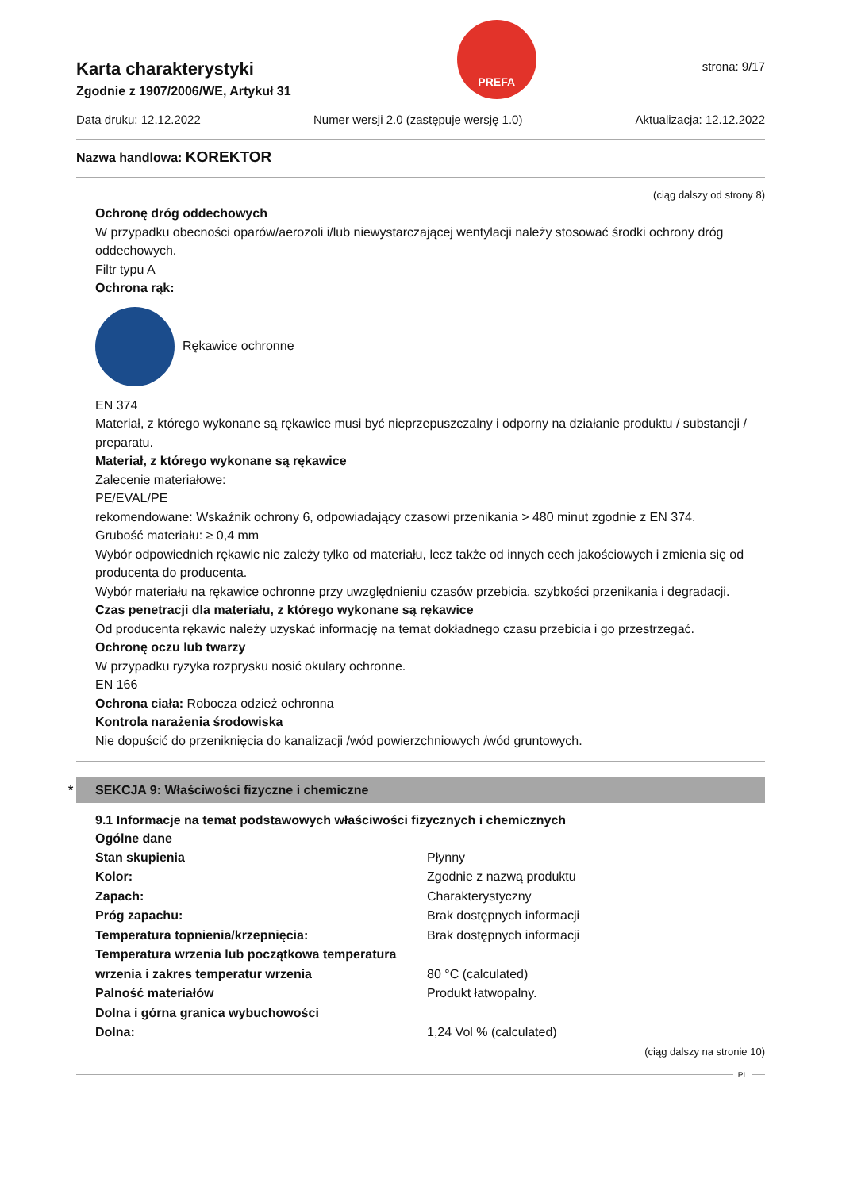Karta charakterystyki
Zgodnie z 1907/2006/WE, Artykuł 31
PREFA
strona: 9/17
Data druku: 12.12.2022 Numer wersji 2.0 (zastępuje wersję 1.0) Aktualizacja: 12.12.2022
Nazwa handlowa: KOREKTOR
(ciąg dalszy od strony 8)
Ochronę dróg oddechowych
W przypadku obecności oparów/aerozoli i/lub niewystarczającej wentylacji należy stosować środki ochrony dróg oddechowych.
Filtr typu A
Ochrona rąk:
Rękawice ochronne
EN 374
Materiał, z którego wykonane są rękawice musi być nieprzepuszczalny i odporny na działanie produktu / substancji / preparatu.
Materiał, z którego wykonane są rękawice
Zalecenie materiałowe:
PE/EVAL/PE
rekomendowane: Wskaźnik ochrony 6, odpowiadający czasowi przenikania > 480 minut zgodnie z EN 374.
Grubość materiału: ≥ 0,4 mm
Wybór odpowiednich rękawic nie zależy tylko od materiału, lecz także od innych cech jakościowych i zmienia się od producenta do producenta.
Wybór materiału na rękawice ochronne przy uwzględnieniu czasów przebicia, szybkości przenikania i degradacji.
Czas penetracji dla materiału, z którego wykonane są rękawice
Od producenta rękawic należy uzyskać informację na temat dokładnego czasu przebicia i go przestrzegać.
Ochronę oczu lub twarzy
W przypadku ryzyka rozprysku nosić okulary ochronne.
EN 166
Ochrona ciała: Robocza odzież ochronna
Kontrola narażenia środowiska
Nie dopuścić do przeniknięcia do kanalizacji /wód powierzchniowych /wód gruntowych.
* SEKCJA 9: Właściwości fizyczne i chemiczne
9.1 Informacje na temat podstawowych właściwości fizycznych i chemicznych
Ogólne dane
| Stan skupienia | Płynny |
| Kolor: | Zgodnie z nazwą produktu |
| Zapach: | Charakterystyczny |
| Próg zapachu: | Brak dostępnych informacji |
| Temperatura topnienia/krzepnięcia: | Brak dostępnych informacji |
| Temperatura wrzenia lub początkowa temperatura wrzenia i zakres temperatur wrzenia | 80 °C (calculated) |
| Palność materiałów | Produkt łatwopalny. |
| Dolna i górna granica wybuchowości | |
| Dolna: | 1,24 Vol % (calculated) |
(ciąg dalszy na stronie 10)
PL